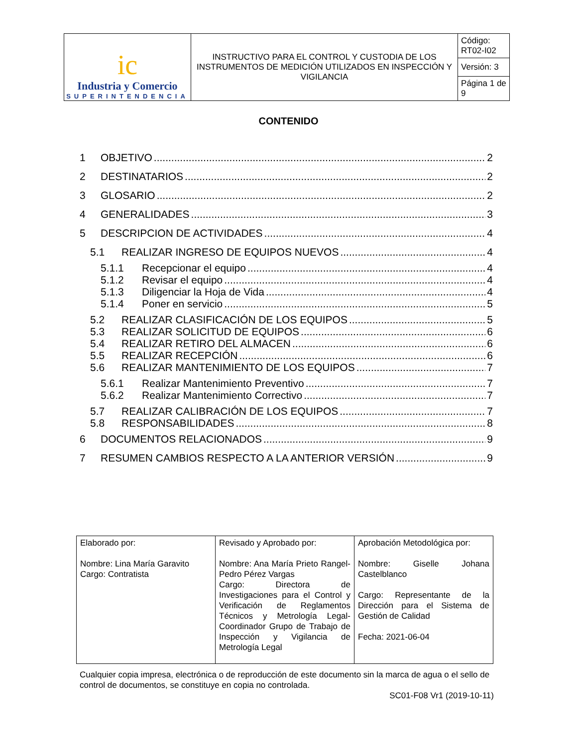| ic Industria y Comercio SUPERINTENDENCIA | INSTRUCTIVO PARA EL CONTROL Y CUSTODIA DE LOS INSTRUMENTOS DE MEDICIÓN UTILIZADOS EN INSPECCIÓN Y VIGILANCIA | Código: RT02-I02 |
| | | Versión: 3 |
| | | Página 1 de 9 |
CONTENIDO
1 OBJETIVO 2
2 DESTINATARIOS 2
3 GLOSARIO 2
4 GENERALIDADES 3
5 DESCRIPCION DE ACTIVIDADES 4
5.1 REALIZAR INGRESO DE EQUIPOS NUEVOS 4
5.1.1 Recepcionar el equipo 4
5.1.2 Revisar el equipo 4
5.1.3 Diligenciar la Hoja de Vida 4
5.1.4 Poner en servicio 5
5.2 REALIZAR CLASIFICACIÓN DE LOS EQUIPOS 5
5.3 REALIZAR SOLICITUD DE EQUIPOS 6
5.4 REALIZAR RETIRO DEL ALMACEN 6
5.5 REALIZAR RECEPCIÓN 6
5.6 REALIZAR MANTENIMIENTO DE LOS EQUIPOS 7
5.6.1 Realizar Mantenimiento Preventivo 7
5.6.2 Realizar Mantenimiento Correctivo 7
5.7 REALIZAR CALIBRACIÓN DE LOS EQUIPOS 7
5.8 RESPONSABILIDADES 8
6 DOCUMENTOS RELACIONADOS 9
7 RESUMEN CAMBIOS RESPECTO A LA ANTERIOR VERSIÓN 9
| Elaborado por: Nombre: Lina María Garavito Cargo: Contratista | Revisado y Aprobado por: Nombre: Ana María Prieto Rangel-Pedro Pérez Vargas Cargo: Directora de Investigaciones para el Control y Verificación de Reglamentos Técnicos y Metrología Legal-Coordinador Grupo de Trabajo de Inspección y Vigilancia de Metrología Legal | Aprobación Metodológica por: Nombre: Giselle Johana Castelblanco Cargo: Representante de la Dirección para el Sistema de Gestión de Calidad Fecha: 2021-06-04 |
Cualquier copia impresa, electrónica o de reproducción de este documento sin la marca de agua o el sello de control de documentos, se constituye en copia no controlada.
SC01-F08 Vr1 (2019-10-11)